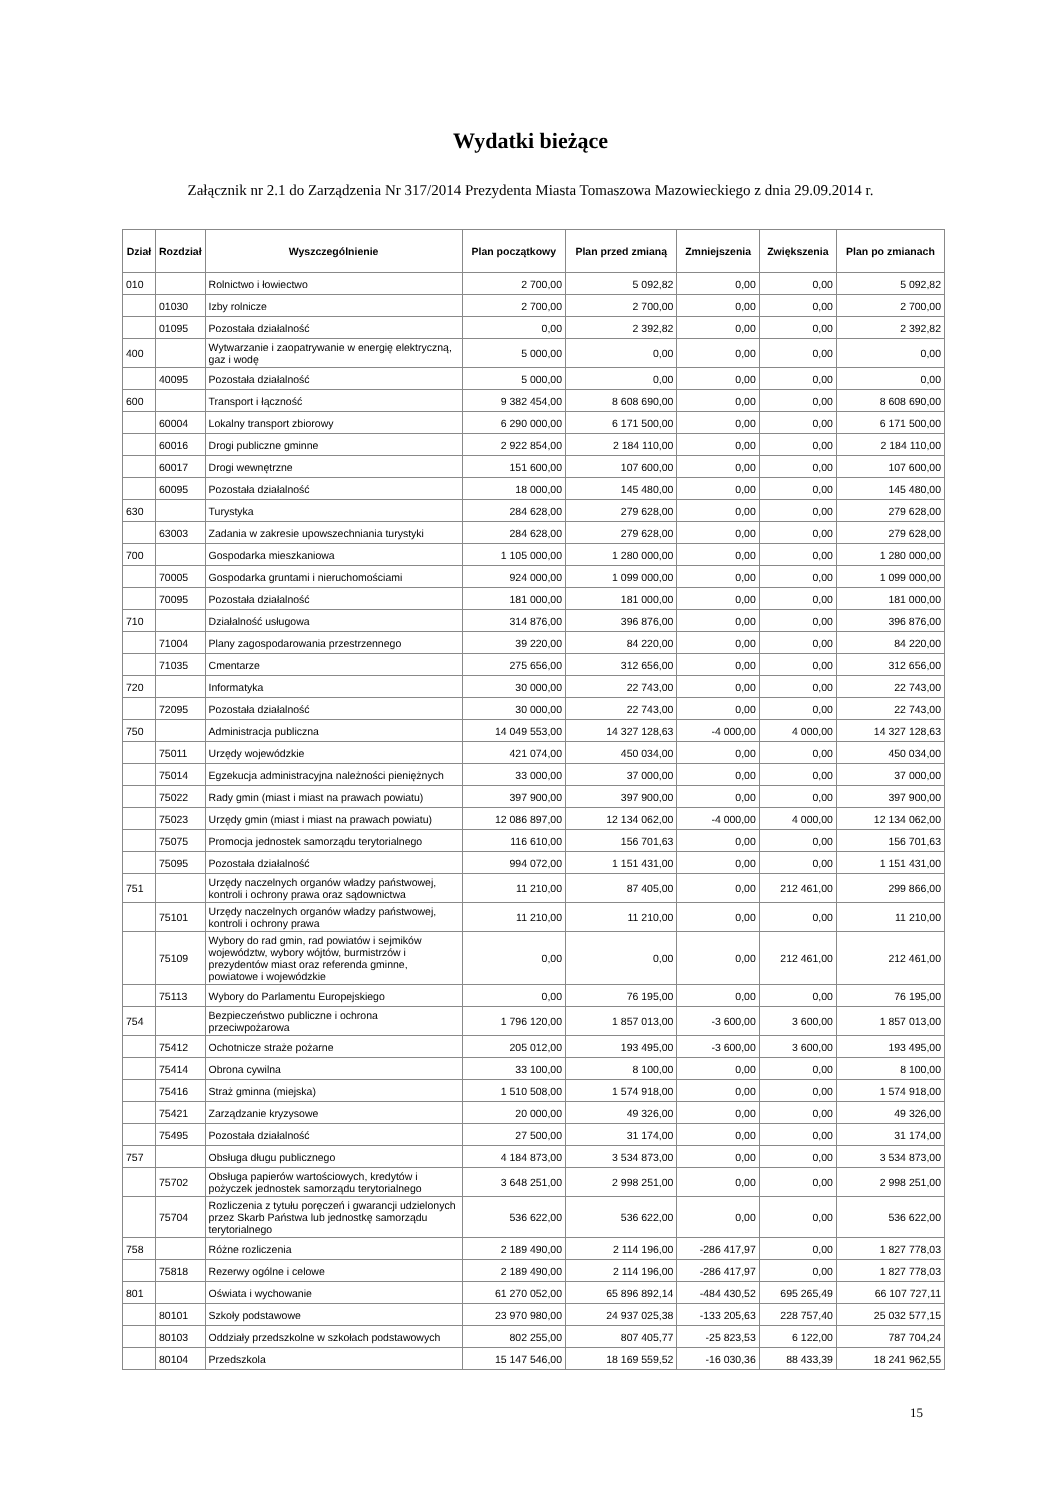Wydatki bieżące
Załącznik nr 2.1 do Zarządzenia Nr 317/2014 Prezydenta Miasta Tomaszowa Mazowieckiego z dnia 29.09.2014 r.
| Dział | Rozdział | Wyszczególnienie | Plan początkowy | Plan przed zmianą | Zmniejszenia | Zwiększenia | Plan po zmianach |
| --- | --- | --- | --- | --- | --- | --- | --- |
| 010 | | Rolnictwo i łowiectwo | 2 700,00 | 5 092,82 | 0,00 | 0,00 | 5 092,82 |
| | 01030 | Izby rolnicze | 2 700,00 | 2 700,00 | 0,00 | 0,00 | 2 700,00 |
| | 01095 | Pozostała działalność | 0,00 | 2 392,82 | 0,00 | 0,00 | 2 392,82 |
| 400 | | Wytwarzanie i zaopatrywanie w energię elektryczną, gaz i wodę | 5 000,00 | 0,00 | 0,00 | 0,00 | 0,00 |
| | 40095 | Pozostała działalność | 5 000,00 | 0,00 | 0,00 | 0,00 | 0,00 |
| 600 | | Transport i łączność | 9 382 454,00 | 8 608 690,00 | 0,00 | 0,00 | 8 608 690,00 |
| | 60004 | Lokalny transport zbiorowy | 6 290 000,00 | 6 171 500,00 | 0,00 | 0,00 | 6 171 500,00 |
| | 60016 | Drogi publiczne gminne | 2 922 854,00 | 2 184 110,00 | 0,00 | 0,00 | 2 184 110,00 |
| | 60017 | Drogi wewnętrzne | 151 600,00 | 107 600,00 | 0,00 | 0,00 | 107 600,00 |
| | 60095 | Pozostała działalność | 18 000,00 | 145 480,00 | 0,00 | 0,00 | 145 480,00 |
| 630 | | Turystyka | 284 628,00 | 279 628,00 | 0,00 | 0,00 | 279 628,00 |
| | 63003 | Zadania w zakresie upowszechniania turystyki | 284 628,00 | 279 628,00 | 0,00 | 0,00 | 279 628,00 |
| 700 | | Gospodarka mieszkaniowa | 1 105 000,00 | 1 280 000,00 | 0,00 | 0,00 | 1 280 000,00 |
| | 70005 | Gospodarka gruntami i nieruchomościami | 924 000,00 | 1 099 000,00 | 0,00 | 0,00 | 1 099 000,00 |
| | 70095 | Pozostała działalność | 181 000,00 | 181 000,00 | 0,00 | 0,00 | 181 000,00 |
| 710 | | Działalność usługowa | 314 876,00 | 396 876,00 | 0,00 | 0,00 | 396 876,00 |
| | 71004 | Plany zagospodarowania przestrzennego | 39 220,00 | 84 220,00 | 0,00 | 0,00 | 84 220,00 |
| | 71035 | Cmentarze | 275 656,00 | 312 656,00 | 0,00 | 0,00 | 312 656,00 |
| 720 | | Informatyka | 30 000,00 | 22 743,00 | 0,00 | 0,00 | 22 743,00 |
| | 72095 | Pozostała działalność | 30 000,00 | 22 743,00 | 0,00 | 0,00 | 22 743,00 |
| 750 | | Administracja publiczna | 14 049 553,00 | 14 327 128,63 | -4 000,00 | 4 000,00 | 14 327 128,63 |
| | 75011 | Urzędy wojewódzkie | 421 074,00 | 450 034,00 | 0,00 | 0,00 | 450 034,00 |
| | 75014 | Egzekucja administracyjna należności pieniężnych | 33 000,00 | 37 000,00 | 0,00 | 0,00 | 37 000,00 |
| | 75022 | Rady gmin (miast i miast na prawach powiatu) | 397 900,00 | 397 900,00 | 0,00 | 0,00 | 397 900,00 |
| | 75023 | Urzędy gmin (miast i miast na prawach powiatu) | 12 086 897,00 | 12 134 062,00 | -4 000,00 | 4 000,00 | 12 134 062,00 |
| | 75075 | Promocja jednostek samorządu terytorialnego | 116 610,00 | 156 701,63 | 0,00 | 0,00 | 156 701,63 |
| | 75095 | Pozostała działalność | 994 072,00 | 1 151 431,00 | 0,00 | 0,00 | 1 151 431,00 |
| 751 | | Urzędy naczelnych organów władzy państwowej, kontroli i ochrony prawa oraz sądownictwa | 11 210,00 | 87 405,00 | 0,00 | 212 461,00 | 299 866,00 |
| | 75101 | Urzędy naczelnych organów władzy państwowej, kontroli i ochrony prawa | 11 210,00 | 11 210,00 | 0,00 | 0,00 | 11 210,00 |
| | 75109 | Wybory do rad gmin, rad powiatów i sejmików województw, wybory wójtów, burmistrzów i prezydentów miast oraz referenda gminne, powiatowe i wojewódzkie | 0,00 | 0,00 | 0,00 | 212 461,00 | 212 461,00 |
| | 75113 | Wybory do Parlamentu Europejskiego | 0,00 | 76 195,00 | 0,00 | 0,00 | 76 195,00 |
| 754 | | Bezpieczeństwo publiczne i ochrona przeciwpożarowa | 1 796 120,00 | 1 857 013,00 | -3 600,00 | 3 600,00 | 1 857 013,00 |
| | 75412 | Ochotnicze straże pożarne | 205 012,00 | 193 495,00 | -3 600,00 | 3 600,00 | 193 495,00 |
| | 75414 | Obrona cywilna | 33 100,00 | 8 100,00 | 0,00 | 0,00 | 8 100,00 |
| | 75416 | Straż gminna (miejska) | 1 510 508,00 | 1 574 918,00 | 0,00 | 0,00 | 1 574 918,00 |
| | 75421 | Zarządzanie kryzysowe | 20 000,00 | 49 326,00 | 0,00 | 0,00 | 49 326,00 |
| | 75495 | Pozostała działalność | 27 500,00 | 31 174,00 | 0,00 | 0,00 | 31 174,00 |
| 757 | | Obsługa długu publicznego | 4 184 873,00 | 3 534 873,00 | 0,00 | 0,00 | 3 534 873,00 |
| | 75702 | Obsługa papierów wartościowych, kredytów i pożyczek jednostek samorządu terytorialnego | 3 648 251,00 | 2 998 251,00 | 0,00 | 0,00 | 2 998 251,00 |
| | 75704 | Rozliczenia z tytułu poręczeń i gwarancji udzielonych przez Skarb Państwa lub jednostkę samorządu terytorialnego | 536 622,00 | 536 622,00 | 0,00 | 0,00 | 536 622,00 |
| 758 | | Różne rozliczenia | 2 189 490,00 | 2 114 196,00 | -286 417,97 | 0,00 | 1 827 778,03 |
| | 75818 | Rezerwy ogólne i celowe | 2 189 490,00 | 2 114 196,00 | -286 417,97 | 0,00 | 1 827 778,03 |
| 801 | | Oświata i wychowanie | 61 270 052,00 | 65 896 892,14 | -484 430,52 | 695 265,49 | 66 107 727,11 |
| | 80101 | Szkoły podstawowe | 23 970 980,00 | 24 937 025,38 | -133 205,63 | 228 757,40 | 25 032 577,15 |
| | 80103 | Oddziały przedszkolne w szkołach podstawowych | 802 255,00 | 807 405,77 | -25 823,53 | 6 122,00 | 787 704,24 |
| | 80104 | Przedszkola | 15 147 546,00 | 18 169 559,52 | -16 030,36 | 88 433,39 | 18 241 962,55 |
15